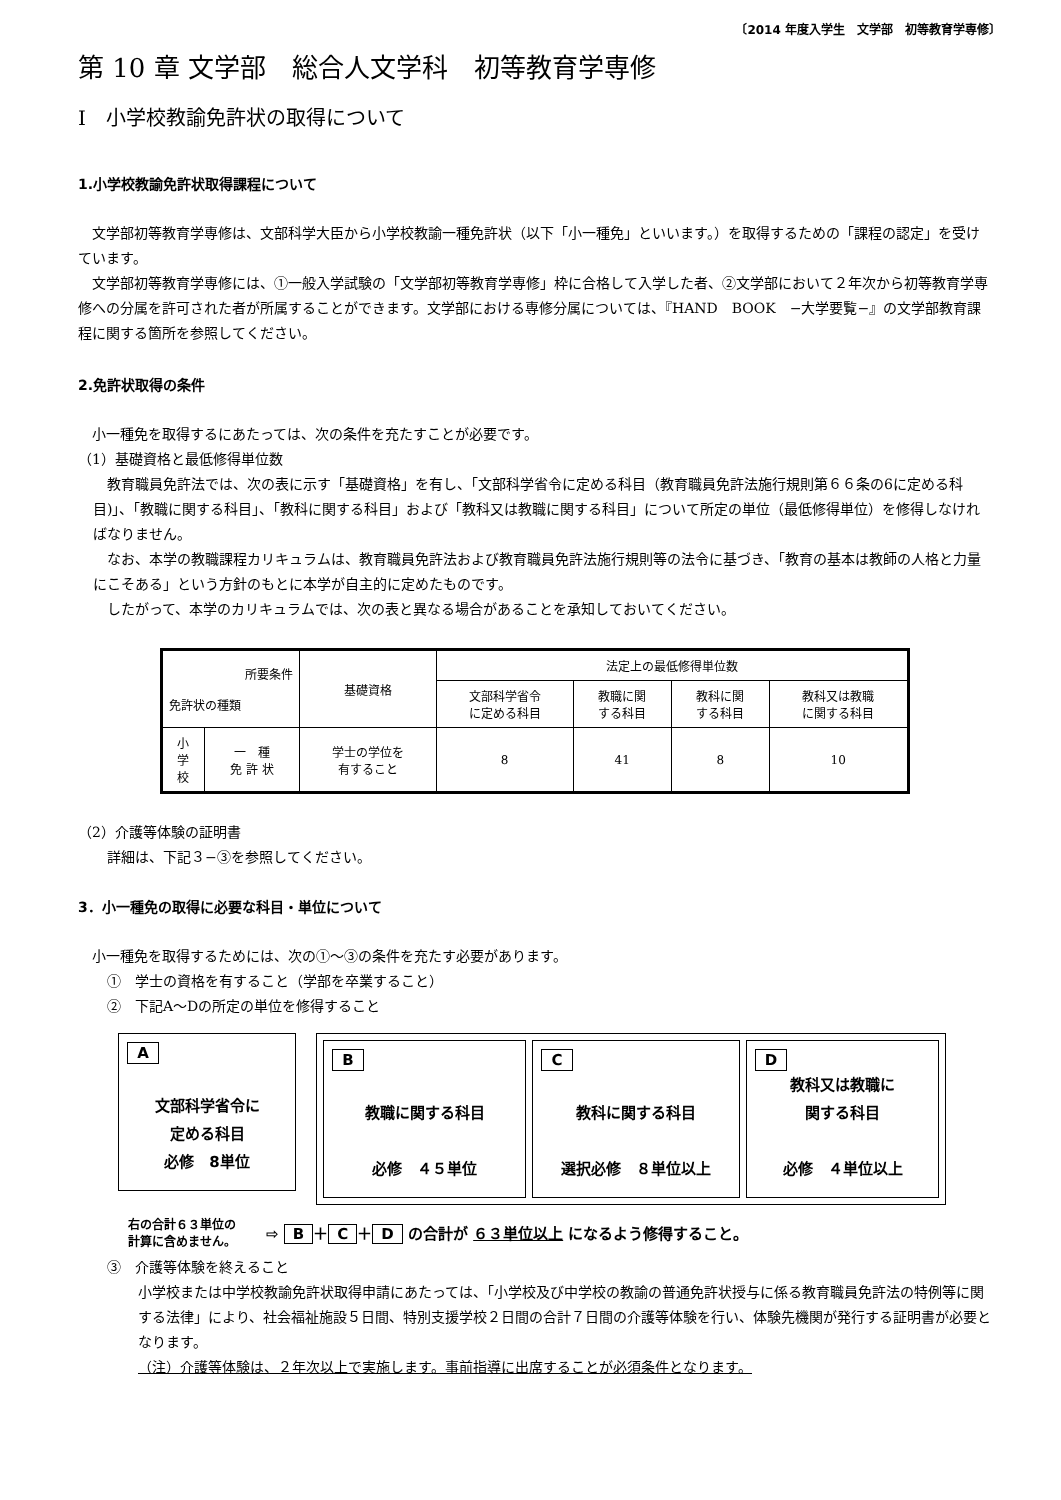〔2014 年度入学生　文学部　初等教育学専修〕
第 10 章 文学部　総合人文学科　初等教育学専修
Ⅰ　小学校教諭免許状の取得について
1.小学校教諭免許状取得課程について
文学部初等教育学専修は、文部科学大臣から小学校教諭一種免許状（以下「小一種免」といいます。）を取得するための「課程の認定」を受けています。
文学部初等教育学専修には、①一般入学試験の「文学部初等教育学専修」枠に合格して入学した者、②文学部において２年次から初等教育学専修への分属を許可された者が所属することができます。文学部における専修分属については、『HAND　BOOK　−大学要覧−』の文学部教育課程に関する箇所を参照してください。
2.免許状取得の条件
小一種免を取得するにあたっては、次の条件を充たすことが必要です。
（1）基礎資格と最低修得単位数
教育職員免許法では、次の表に示す「基礎資格」を有し、「文部科学省令に定める科目（教育職員免許法施行規則第６６条の6に定める科目)」、「教職に関する科目」、「教科に関する科目」および「教科又は教職に関する科目」について所定の単位（最低修得単位）を修得しなければなりません。
なお、本学の教職課程カリキュラムは、教育職員免許法および教育職員免許法施行規則等の法令に基づき、「教育の基本は教師の人格と力量にこそある」という方針のもとに本学が自主的に定めたものです。
したがって、本学のカリキュラムでは、次の表と異なる場合があることを承知しておいてください。
| 所要条件 免許状の種類 | | 基礎資格 | 法定上の最低修得単位数 | | | |
| --- | --- | --- | --- | --- | --- | --- |
| | | | 文部科学省令 に定める科目 | 教職に関 する科目 | 教科に関 する科目 | 教科又は教職 に関する科目 |
| 小 学 校 | 一 種 免 許 状 | 学士の学位を 有すること | 8 | 41 | 8 | 10 |
（2）介護等体験の証明書
詳細は、下記３−③を参照してください。
3．小一種免の取得に必要な科目・単位について
小一種免を取得するためには、次の①〜③の条件を充たす必要があります。
①　学士の資格を有すること（学部を卒業すること）
②　下記A〜Dの所定の単位を修得すること
A
文部科学省令に
定める科目
必修　8単位
B
教職に関する科目
必修　４５単位
C
教科に関する科目
選択必修　８単位以上
D
教科又は教職に
関する科目
必修　４単位以上
右の合計６３単位の
計算に含めません。
⇨ B ＋ C ＋ D の合計が ６３単位以上 になるよう修得すること。
③　介護等体験を終えること
小学校または中学校教諭免許状取得申請にあたっては、「小学校及び中学校の教諭の普通免許状授与に係る教育職員免許法の特例等に関する法律」により、社会福祉施設５日間、特別支援学校２日間の合計７日間の介護等体験を行い、体験先機関が発行する証明書が必要となります。
（注）介護等体験は、２年次以上で実施します。事前指導に出席することが必須条件となります。